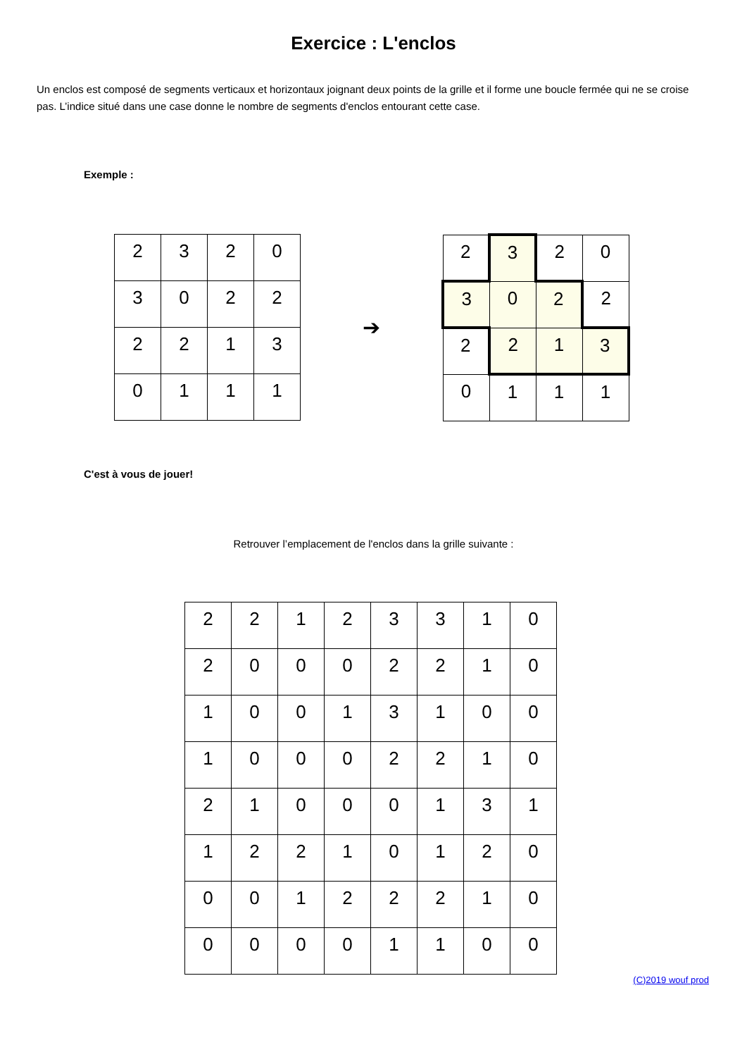Exercice : L'enclos
Un enclos est composé de segments verticaux et horizontaux joignant deux points de la grille et il forme une boucle fermée qui ne se croise pas. L’indice situé dans une case donne le nombre de segments d'enclos entourant cette case.
Exemple :
| 2 | 3 | 2 | 0 |
| 3 | 0 | 2 | 2 |
| 2 | 2 | 1 | 3 |
| 0 | 1 | 1 | 1 |
➔
| 2 | 3 | 2 | 0 |
| 3 | 0 | 2 | 2 |
| 2 | 2 | 1 | 3 |
| 0 | 1 | 1 | 1 |
C'est à vous de jouer!
Retrouver l’emplacement de l'enclos dans la grille suivante :
| 2 | 2 | 1 | 2 | 3 | 3 | 1 | 0 |
| 2 | 0 | 0 | 0 | 2 | 2 | 1 | 0 |
| 1 | 0 | 0 | 1 | 3 | 1 | 0 | 0 |
| 1 | 0 | 0 | 0 | 2 | 2 | 1 | 0 |
| 2 | 1 | 0 | 0 | 0 | 1 | 3 | 1 |
| 1 | 2 | 2 | 1 | 0 | 1 | 2 | 0 |
| 0 | 0 | 1 | 2 | 2 | 2 | 1 | 0 |
| 0 | 0 | 0 | 0 | 1 | 1 | 0 | 0 |
(C)2019 wouf prod